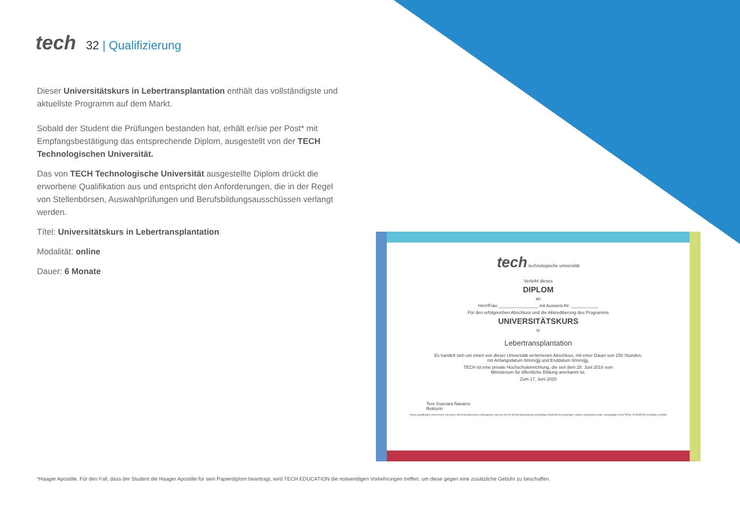tech
32 | Qualifizierung
Dieser Universitätskurs in Lebertransplantation enthält das vollständigste und aktuellste Programm auf dem Markt.
Sobald der Student die Prüfungen bestanden hat, erhält er/sie per Post* mit Empfangsbestätigung das entsprechende Diplom, ausgestellt von der TECH Technologischen Universität.
Das von TECH Technologische Universität ausgestellte Diplom drückt die erworbene Qualifikation aus und entspricht den Anforderungen, die in der Regel von Stellenbörsen, Auswahlprüfungen und Berufsbildungsausschüssen verlangt werden.
Títel: Universitätskurs in Lebertransplantation
Modalität: online
Dauer: 6 Monate
tech technologische universität
Verleiht dieses
DIPLOM
an
Herr/Frau ________________ mit Ausweis-Nr. ___________
Für den erfolgreichen Abschluss und die Akkreditierung des Programms
UNIVERSITÄTSKURS
in
Lebertransplantation
Es handelt sich um einen von dieser Universität verliehenen Abschluss, mit einer Dauer von 150 Stunden,
mit Anfangsdatum tt/mm/jjjj und Enddatum tt/mm/jjjj.
TECH ist eine private Hochschuleinrichtung, die seit dem 28. Juni 2018 vom
Ministerium für öffentliche Bildung anerkannt ist.
Zum 17. Juni 2020
Tere Guevara Navarro
Rektorin
Diese Qualifikation muss immer mit einem Hochschulabschluss einhergehen, der von der für die Berufsausübung zuständigen Behörde des jeweiligen Landes ausgestellt wurde. einzigartiger Code TECH: AFWOR23S techtitute.com/titel
*Haager Apostille. Für den Fall, dass der Student die Haager Apostille für sein Papierdiplom beantragt, wird TECH EDUCATION die notwendigen Vorkehrungen treffen, um diese gegen eine zusätzliche Gebühr zu beschaffen.